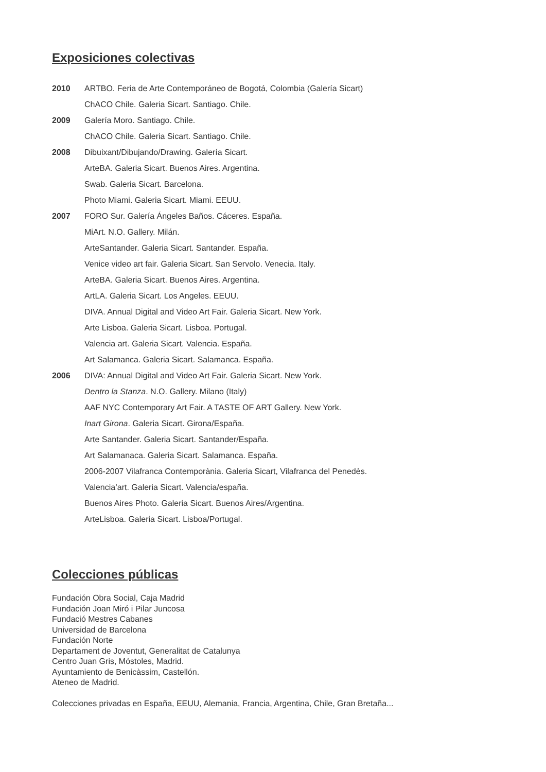Exposiciones colectivas
2010 ARTBO. Feria de Arte Contemporáneo de Bogotá, Colombia (Galería Sicart)
ChACO Chile. Galeria Sicart. Santiago. Chile.
2009 Galería Moro. Santiago. Chile.
ChACO Chile. Galeria Sicart. Santiago. Chile.
2008 Dibuixant/Dibujando/Drawing. Galería Sicart.
ArteBA. Galeria Sicart. Buenos Aires. Argentina.
Swab. Galeria Sicart. Barcelona.
Photo Miami. Galeria Sicart. Miami. EEUU.
2007 FORO Sur. Galería Ángeles Baños. Cáceres. España.
MiArt. N.O. Gallery. Milán.
ArteSantander. Galeria Sicart. Santander. España.
Venice video art fair. Galeria Sicart. San Servolo. Venecia. Italy.
ArteBA. Galeria Sicart. Buenos Aires. Argentina.
ArtLA. Galeria Sicart. Los Angeles. EEUU.
DIVA. Annual Digital and Video Art Fair. Galeria Sicart. New York.
Arte Lisboa. Galeria Sicart. Lisboa. Portugal.
Valencia art. Galeria Sicart. Valencia. España.
Art Salamanca. Galeria Sicart. Salamanca. España.
2006 DIVA: Annual Digital and Video Art Fair. Galeria Sicart. New York.
Dentro la Stanza. N.O. Gallery. Milano (Italy)
AAF NYC Contemporary Art Fair. A TASTE OF ART Gallery. New York.
Inart Girona. Galeria Sicart. Girona/España.
Arte Santander. Galeria Sicart. Santander/España.
Art Salamanaca. Galeria Sicart. Salamanca. España.
2006-2007 Vilafranca Contemporània. Galeria Sicart, Vilafranca del Penedès.
Valencia’art. Galeria Sicart. Valencia/españa.
Buenos Aires Photo. Galeria Sicart. Buenos Aires/Argentina.
ArteLisboa. Galeria Sicart. Lisboa/Portugal.
Colecciones públicas
Fundación Obra Social, Caja Madrid
Fundación Joan Miró i Pilar Juncosa
Fundació Mestres Cabanes
Universidad de Barcelona
Fundación Norte
Departament de Joventut, Generalitat de Catalunya
Centro Juan Gris, Móstoles, Madrid.
Ayuntamiento de Benicàssim, Castellón.
Ateneo de Madrid.
Colecciones privadas en España, EEUU, Alemania, Francia, Argentina, Chile, Gran Bretaña...